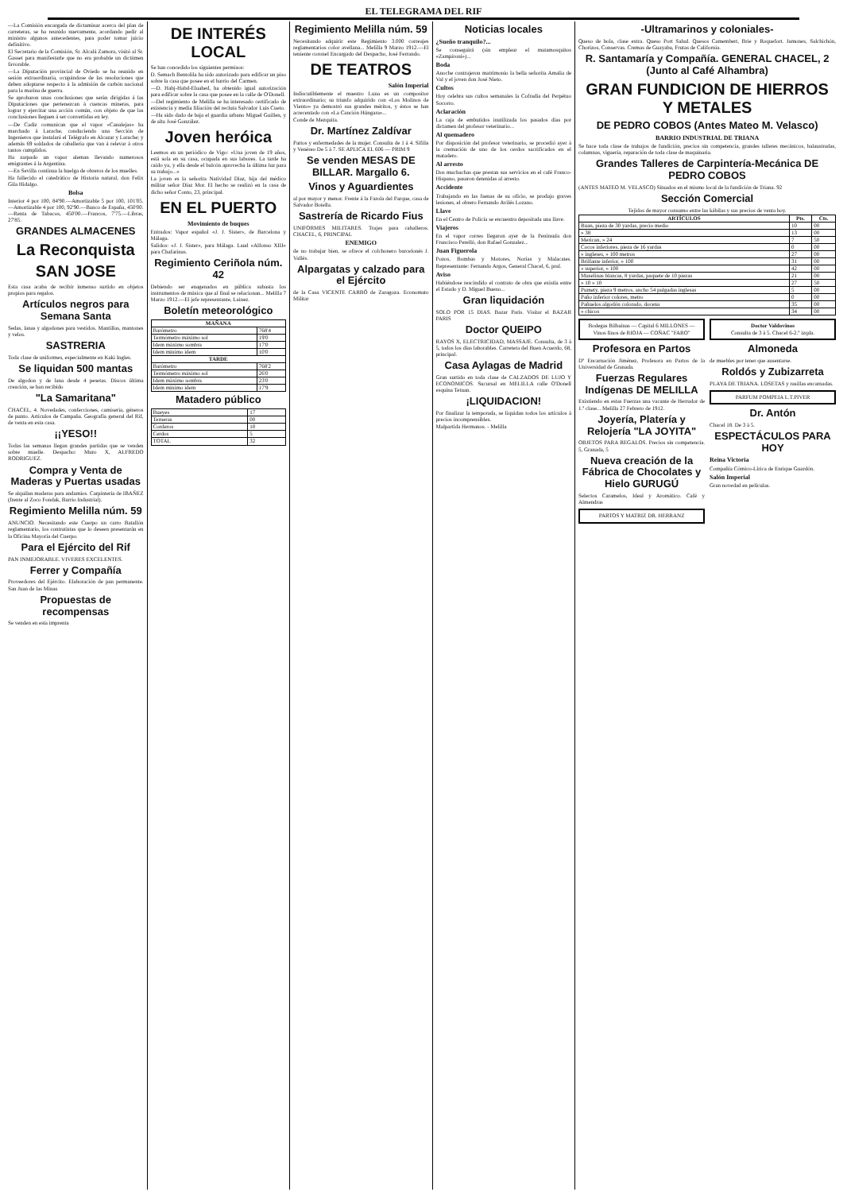EL TELEGRAMA DEL RIF
—La Comisión encargada de dictaminar acerca del plan de carreteras, se ha reunido nuevamente, acordando pedir al ministro algunos antecedentes, para poder tomar juicio definitivo.
El Secretario de la Comisión, Sr. Alcalá Zamora, visitó al Sr. Gasset para manifestarle que no era probable un dictámen favorable.
—La Diputación provincial de Oviedo se ha reunido en sesión extraordinaria, ocupándose de las resoluciones que deben adoptarse respecto á la admisión de carbón nacional para la marina de guerra.
Se aprobaron unas conclusiones que serán dirigidas á las Diputaciones que pertenezcan á cuencas mineras, para lograr y ejercitar una acción común, con objeto de que las conclusiones lleguen á ser convertidas en ley.
—De Cadiz comunican que el vapor «Canalejas» ha marchado á Larache, conduciendo una Sección de Ingenieros que instalará el Telégrafo en Alcazar y Larache; y además 69 soldados de caballeria que van á relevar á otros tantos cumplidos.
Ha zarpado un vapor aleman llevando numerosos emigrantes á la Argentina.
—En Sevilla continua la huelga de obreros de los muelles.
Ha fallecido el catedrático de Historia natural, don Felix Gila Hidalgo.
Bolsa
Interior 4 por 100, 84'90.—Amortizable 5 por 100, 101'05.—Amortizable 4 por 100, 92'90.—Banco de España, 450'00.—Renta de Tabacos, 450'00.—Francos, 7'75.—Libras, 27'85.
GRANDES ALMACENES
La Reconquista
SAN JOSE
Esta casa acaba de recibir inmenso surtido en objetos propios para regalos.
Artículos negros para Semana Santa
Sedas, lanas y algodones para vestidos. Mantillas, mantones y velos.
SASTRERIA
Toda clase de uniformes, especialmente en Kaki Ingles.
Se liquidan 500 mantas
De algodon y de lana desde 4 pesetas. Discos última creación, se han recibido
"La Samaritana"
CHACEL, 4. Novedades, confecciones, camiseria, géneros de punto. Artículos de Campaña. Geografía general del Rif, de venta en esta casa.
¡¡YESO!!
Todas las semanas llegan grandes partidas que se venden sobre muelle. Despacho: Muro X, ALFREDO RODRIGUEZ.
Compra y Venta de Maderas y Puertas usadas
Se alquilan maderas para andamios. Carpintería de IBAÑEZ (frente al Zoco Fondak, Barrio Industrial).
Regimiento Melilla núm. 59
ANUNCIO. Necesitando este Cuerpo un carro Batallón reglamentario, los contratistas que lo deseen presentarán en la Oficina Mayoría del Cuerpo.
Para el Ejército del Rif
PAN INMEJORABLE. VIVERES EXCELENTES.
Ferrer y Compañía
Proveedores del Ejército. Elaboración de pan permanente. San Juan de las Minas
Propuestas de recompensas
Se venden en esta imprenta
DE INTERÉS LOCAL
Se han concedido los siguientes permisos:
D. Semach Bentolila ha sido autorizado para edificar un piso sobre la casa que posee en el barrio del Carmen.
—D. Habj-Habd-Eluahed, ha obtenido igual autorización para edificar sobre la casa que posee en la calle de O'Donell.
—Del regimiento de Melilla se ha interesado certificado de existencia y media filiación del recluta Salvador Luis Cueto.
—Ha sido dado de baja el guardia urbano Miguel Guillen, y de alta José González.
Joven heróica
Leemos en un periódico de Vigo: «Una joven de 19 años, está sola en su casa, ocupada en sus labores. La tarde ha caido ya, y ella desde el balcón aprovecha la última luz para su trabajo...»
La joven es la señorita Natividad Diaz, hija del médico militar señor Diaz Mor. El hecho se realizó en la casa de dicho señor Conto, 23, principal.
EN EL PUERTO
Movimiento de buques
Entrados: Vapor español «J. J. Sister», de Barcelona y Málaga.
Salidos: «J. J. Sister», para Málaga. Laud «Alfonso XIII» para Chafarinas.
Regimiento Ceriñola núm. 42
Debiendo ser enagenados en pública subasta los instrumentos de música que al final se relacionan... Melilla 7 Marzo 1912.—El jefe representante, Lainez.
Boletín meteorológico
| MAÑANA | |
| --- | --- |
| Barómetro | 768'4 |
| Termómetro máximo sol | 19'0 |
| Idem máximo sombra | 17'0 |
| Idem mínimo idem | 10'0 |
| TARDE | |
| Barómetro | 768'2 |
| Termómetro máximo sol | 26'0 |
| Idem máximo sombra | 23'0 |
| Idem mínimo idem | 17'9 |
Matadero público
| Bueyes | 17 |
| Terneras | 00 |
| Corderos | 10 |
| Cerdos | 5 |
| TOTAL | 32 |
Regimiento Melilla núm. 59
Necesitando adquirir este Regimiento 3.000 correajes reglamentarios color avellana... Melilla 9 Marzo 1912.—El teniente coronel Encargado del Despacho, José Ferrando.
DE TEATROS
Salón Imperial
Indiscutiblemente el maestro Luna es un compositor extraordinario; su triunfo adquirido con «Los Molinos de Viento» ya demostró sus grandes méritos, y éstos se han acrecentado con «La Canción Húngara»...
Conde de Mezquita.
Dr. Martínez Zaldívar
Partos y enfermedades de la mujer. Consulta de 1 á 4. Sífilis y Venéreo De 5 á 7. SE APLICA EL 606 — PRIM 9
Se venden MESAS DE BILLAR. Margallo 6.
Vinos y Aguardientes
al por mayor y menor. Frente á la Farola del Parque, casa de Salvador Botella.
Sastrería de Ricardo Fius
UNIFORMES MILITARES. Trajes para caballeros. CHACEL, 6, PRINCIPAL
ENEMIGO
de no trabajar bien, se ofrece el colchonero barcelonés J. Vallés.
Alpargatas y calzado para el Ejército
de la Casa VICENTE CARBÓ de Zaragoza. Economato Militar
Noticias locales
¿Sueño tranquilo?...
Se conseguirá (sin emplear el matamosquitos «Zampironi»)...
Boda
Anoche contrajeron matrimonio la bella señorita Amalia de Val y el joven don José Nieto.
Cultos
Hoy celebra sus cultos semanales la Cofradía del Perpétuo Socorro.
Aclaración
La caja de embutidos inutilizada los pasados días por dictamen del profesor veterinario...
Al quemadero
Por disposición del profesor veterinario, se procedió ayer á la cremación de uno de los cerdos sacrificados en el matadero.
Al arresto
Dos muchachas que prestan sus servicios en el café Franco-Hispano, pasaron detenidas al arresto.
Accidente
Trabajando en las faenas de su oficio, se produjo graves lesiones, el obrero Fernando Avilés Lozano.
Llave
En el Centro de Policía se encuentra depositada una llave.
Viajeros
En el vapor correo llegaron ayer de la Península don Francisco Perelló, don Rafael Gonzalez...
Juan Figuerola
Pozos, Bombas y Motores, Norias y Malacates. Representante: Fernando Argos, General Chacel, 6, pral.
Aviso
Habiéndose rescindido el contrato de obra que existía entre el Estado y D. Miguel Bueno...
Gran liquidación
SOLO POR 15 DIAS. Bazar París. Visitar el BAZAR PARIS
Doctor QUEIPO
RAYOS X, ELECTRICIDAD, MASSAJE. Consulta, de 3 á 5, todos los días laborables. Carretera del Buen Acuerdo, 68, principal.
Casa Aylagas de Madrid
Gran surtido en toda clase de CALZADOS DE LUJO Y ECONOMICOS. Sucursal en MELILLA calle O'Donell esquina Tetuan.
¡LIQUIDACION!
Por finalizar la temporada, se liquidan todos los artículos á precios incomprensibles.
Malpartida Hermanos. - Melilla
-Ultramarinos y coloniales-
Queso de bola, clase extra. Queso Port Salud. Quesos Camembert, Brie y Roquefort. Jamones, Salchichón, Chorizos, Conservas. Cremas de Guayaba, Frutas de California.
R. Santamaría y Compañía. GENERAL CHACEL, 2 (Junto al Café Alhambra)
GRAN FUNDICION DE HIERROS Y METALES
DE PEDRO COBOS (Antes Mateo M. Velasco)
BARRIO INDUSTRIAL DE TRIANA
Se hace toda clase de trabajos de fundición, precios sin competencia, grandes talleres mecánicos, balaustradas, columnas, viguería, reparación de toda clase de maquinaria.
Grandes Talleres de Carpintería-Mecánica DE PEDRO COBOS
(ANTES MATEO M. VELASCO) Situados en el mismo local de la fundición de Triana. 92
Sección Comercial
Tejidos de mayor consumo entre las kábilas y sus precios de venta hoy.
| ARTÍCULOS | Pts. | Cts. |
| --- | --- | --- |
| Ruan, pieza de 30 yardas, precio medio | 10 | 00 |
| » 38 | 13 | 00 |
| Merican, » 24 | 7 | 50 |
| Cocos inferiores, pieza de 16 yardas | 0 | 00 |
| » ingleses, » 100 metros | 27 | 00 |
| Brillante inferior, » 100 | 31 | 00 |
| » superior, » 100 | 42 | 00 |
| Muselinas blancas, 8 yardas, paquete de 10 piezas | 21 | 00 |
| » 10 » 10 | 27 | 50 |
| Pumety, pieza 9 metros, ancho 54 pulgadas inglesas | 5 | 00 |
| Paño inferior colores, metro | 0 | 00 |
| Pañuelos algodón colorado, docena | 35 | 00 |
| » chicos | 34 | 00 |
Bodegas Bilbaínas — Capital 6 MILLONES — Vinos finos de RIOJA — COÑAC "FARO"
Profesora en Partos
Dª Encarnación Jiménez, Profesora en Partos de la Universidad de Granada.
Fuerzas Regulares Indígenas DE MELILLA
Existiendo en estas Fuerzas una vacante de Herrador de 1.ª clase... Melilla 27 Febrero de 1912.
Joyería, Platería y Relojería "LA JOYITA"
OBJETOS PARA REGALOS. Precios sin competencia. 5, Granada, 5
Nueva creación de la Fábrica de Chocolates y Hielo GURUGÚ
Selectos Caramelos, Ideal y Aromático. Café y Almendras
PARTOS Y MATRIZ DR. HERRANZ
Doctor Valdovinos
Consulta de 3 á 5. Chacel 6-2.º izqda.
Almoneda
de muebles por tener que ausentarse.
Roldós y Zubizarreta
PLAYA DE TRIANA. LOSETAS y rasillas encarnadas.
PARFUM POMPEIA L.T.PIVER
Dr. Antón
Chacel 18. De 3 á 5.
ESPECTÁCULOS PARA HOY
Reina Victoria
Compañía Cómico-Lírica de Enrique Guardón.
Salón Imperial
Gran novedad en películas.